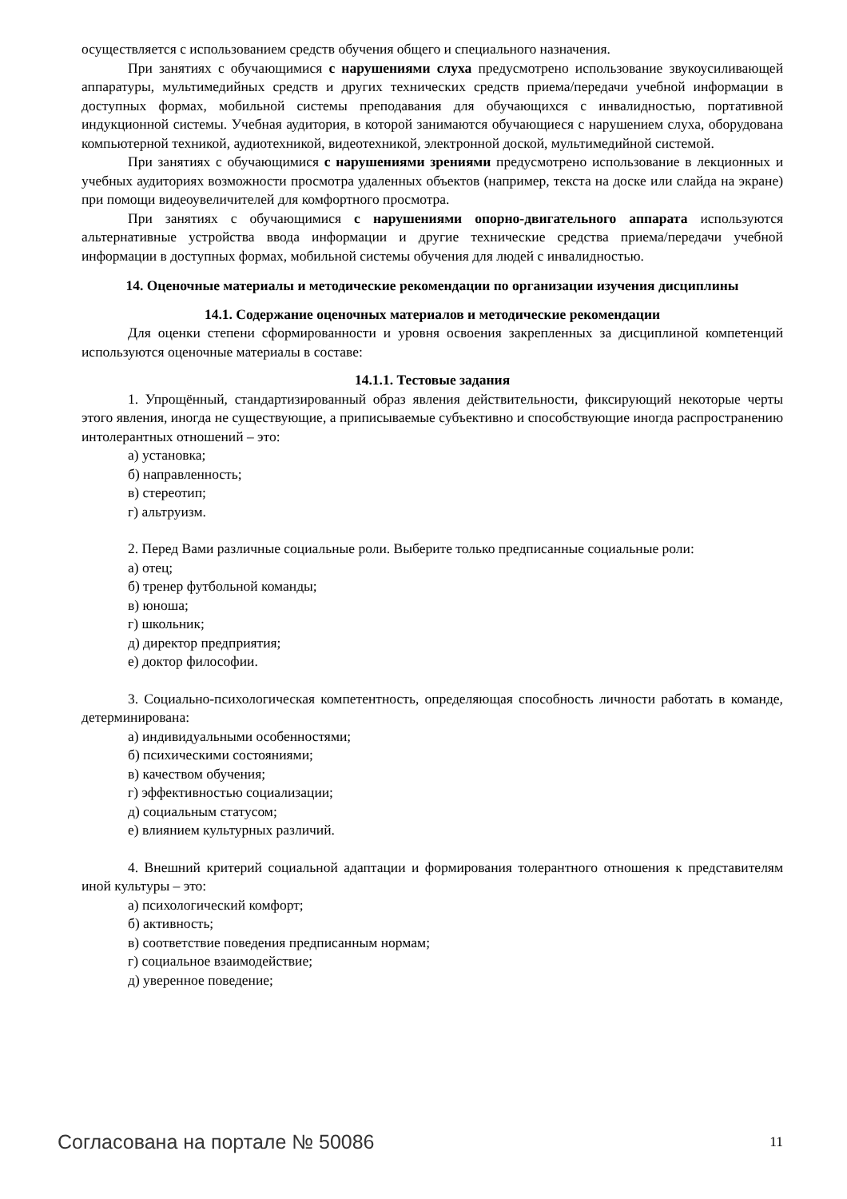осуществляется с использованием средств обучения общего и специального назначения.
При занятиях с обучающимися с нарушениями слуха предусмотрено использование звукоусиливающей аппаратуры, мультимедийных средств и других технических средств приема/передачи учебной информации в доступных формах, мобильной системы преподавания для обучающихся с инвалидностью, портативной индукционной системы. Учебная аудитория, в которой занимаются обучающиеся с нарушением слуха, оборудована компьютерной техникой, аудиотехникой, видеотехникой, электронной доской, мультимедийной системой.
При занятиях с обучающимися с нарушениями зрениями предусмотрено использование в лекционных и учебных аудиториях возможности просмотра удаленных объектов (например, текста на доске или слайда на экране) при помощи видеоувеличителей для комфортного просмотра.
При занятиях с обучающимися с нарушениями опорно-двигательного аппарата используются альтернативные устройства ввода информации и другие технические средства приема/передачи учебной информации в доступных формах, мобильной системы обучения для людей с инвалидностью.
14. Оценочные материалы и методические рекомендации по организации изучения дисциплины
14.1. Содержание оценочных материалов и методические рекомендации
Для оценки степени сформированности и уровня освоения закрепленных за дисциплиной компетенций используются оценочные материалы в составе:
14.1.1. Тестовые задания
1. Упрощённый, стандартизированный образ явления действительности, фиксирующий некоторые черты этого явления, иногда не существующие, а приписываемые субъективно и способствующие иногда распространению интолерантных отношений – это:
а) установка;
б) направленность;
в) стереотип;
г) альтруизм.
2. Перед Вами различные социальные роли. Выберите только предписанные социальные роли:
а) отец;
б) тренер футбольной команды;
в) юноша;
г) школьник;
д) директор предприятия;
е) доктор философии.
3. Социально-психологическая компетентность, определяющая способность личности работать в команде, детерминирована:
а) индивидуальными особенностями;
б) психическими состояниями;
в) качеством обучения;
г) эффективностью социализации;
д) социальным статусом;
е) влиянием культурных различий.
4. Внешний критерий социальной адаптации и формирования толерантного отношения к представителям иной культуры – это:
а) психологический комфорт;
б) активность;
в) соответствие поведения предписанным нормам;
г) социальное взаимодействие;
д) уверенное поведение;
Согласована на портале № 50086 11